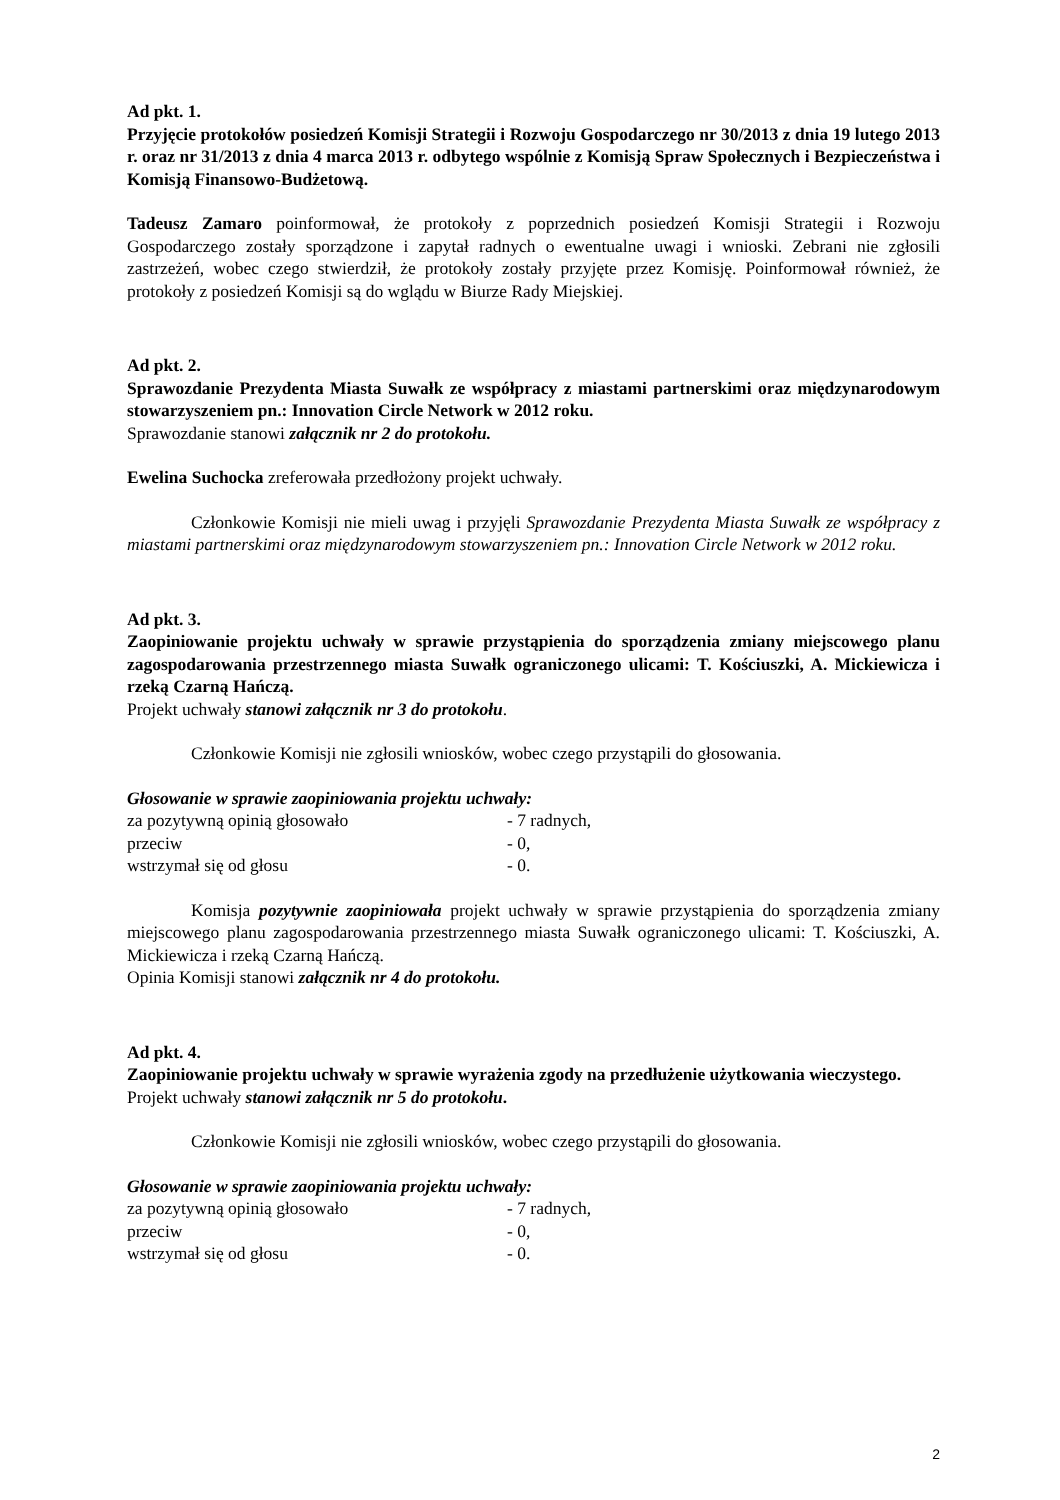Ad pkt. 1.
Przyjęcie protokołów posiedzeń Komisji Strategii i Rozwoju Gospodarczego nr 30/2013 z dnia 19 lutego 2013 r. oraz nr 31/2013 z dnia 4 marca 2013 r. odbytego wspólnie z Komisją Spraw Społecznych i Bezpieczeństwa i Komisją Finansowo-Budżetową.
Tadeusz Zamaro poinformował, że protokoły z poprzednich posiedzeń Komisji Strategii i Rozwoju Gospodarczego zostały sporządzone i zapytał radnych o ewentualne uwagi i wnioski. Zebrani nie zgłosili zastrzeżeń, wobec czego stwierdził, że protokoły zostały przyjęte przez Komisję. Poinformował również, że protokoły z posiedzeń Komisji są do wglądu w Biurze Rady Miejskiej.
Ad pkt. 2.
Sprawozdanie Prezydenta Miasta Suwałk ze współpracy z miastami partnerskimi oraz międzynarodowym stowarzyszeniem pn.: Innovation Circle Network w 2012 roku.
Sprawozdanie stanowi załącznik nr 2 do protokołu.
Ewelina Suchocka zreferowała przedłożony projekt uchwały.
Członkowie Komisji nie mieli uwag i przyjęli Sprawozdanie Prezydenta Miasta Suwałk ze współpracy z miastami partnerskimi oraz międzynarodowym stowarzyszeniem pn.: Innovation Circle Network w 2012 roku.
Ad pkt. 3.
Zaopiniowanie projektu uchwały w sprawie przystąpienia do sporządzenia zmiany miejscowego planu zagospodarowania przestrzennego miasta Suwałk ograniczonego ulicami: T. Kościuszki, A. Mickiewicza i rzeką Czarną Hańczą.
Projekt uchwały stanowi załącznik nr 3 do protokołu.
Członkowie Komisji nie zgłosili wniosków, wobec czego przystąpili do głosowania.
Głosowanie w sprawie zaopiniowania projektu uchwały:
| za pozytywną opinią głosowało | - 7 radnych, |
| przeciw | - 0, |
| wstrzymał się od głosu | - 0. |
Komisja pozytywnie zaopiniowała projekt uchwały w sprawie przystąpienia do sporządzenia zmiany miejscowego planu zagospodarowania przestrzennego miasta Suwałk ograniczonego ulicami: T. Kościuszki, A. Mickiewicza i rzeką Czarną Hańczą.
Opinia Komisji stanowi załącznik nr 4 do protokołu.
Ad pkt. 4.
Zaopiniowanie projektu uchwały w sprawie wyrażenia zgody na przedłużenie użytkowania wieczystego.
Projekt uchwały stanowi załącznik nr 5 do protokołu.
Członkowie Komisji nie zgłosili wniosków, wobec czego przystąpili do głosowania.
Głosowanie w sprawie zaopiniowania projektu uchwały:
| za pozytywną opinią głosowało | - 7 radnych, |
| przeciw | - 0, |
| wstrzymał się od głosu | - 0. |
2